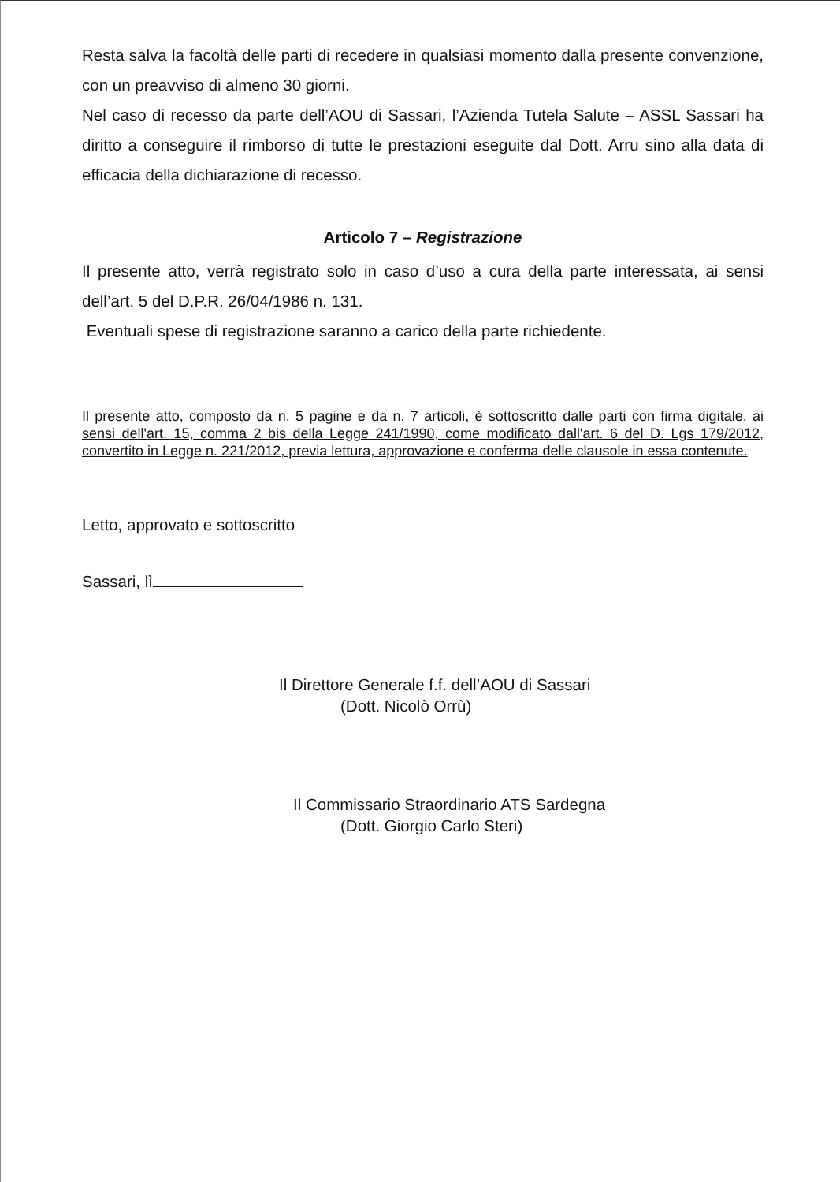Resta salva la facoltà delle parti di recedere in qualsiasi momento dalla presente convenzione, con un preavviso di almeno 30 giorni.
Nel caso di recesso da parte dell’AOU di Sassari, l’Azienda Tutela Salute – ASSL Sassari ha diritto a conseguire il rimborso di tutte le prestazioni eseguite dal Dott. Arru sino alla data di efficacia della dichiarazione di recesso.
Articolo 7 – Registrazione
Il presente atto, verrà registrato solo in caso d’uso a cura della parte interessata, ai sensi dell’art. 5 del D.P.R. 26/04/1986 n. 131.
Eventuali spese di registrazione saranno a carico della parte richiedente.
Il presente atto, composto da n. 5 pagine e da n. 7 articoli, è sottoscritto dalle parti con firma digitale, ai sensi dell'art. 15, comma 2 bis della Legge 241/1990, come modificato dall'art. 6 del D. Lgs 179/2012, convertito in Legge n. 221/2012, previa lettura, approvazione e conferma delle clausole in essa contenute.
Letto, approvato e sottoscritto
Sassari, lì
Il Direttore Generale f.f. dell’AOU di Sassari
(Dott. Nicolò Orrù)
Il Commissario Straordinario ATS Sardegna
(Dott. Giorgio Carlo Steri)